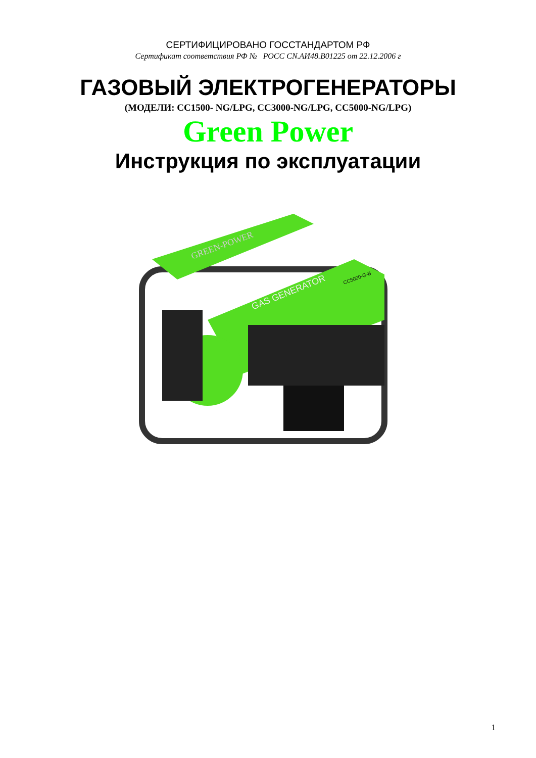СЕРТИФИЦИРОВАНО ГОССТАНДАРТОМ РФ
Сертификат соответствия РФ № РОСС CN.АИ48.В01225 от 22.12.2006 г
ГАЗОВЫЙ ЭЛЕКТРОГЕНЕРАТОРЫ
(МОДЕЛИ: CC1500- NG/LPG, CC3000-NG/LPG, CC5000-NG/LPG)
Green Power
Инструкция по эксплуатации
GREEN-POWER
GAS GENERATOR
CC5000-G-B
1